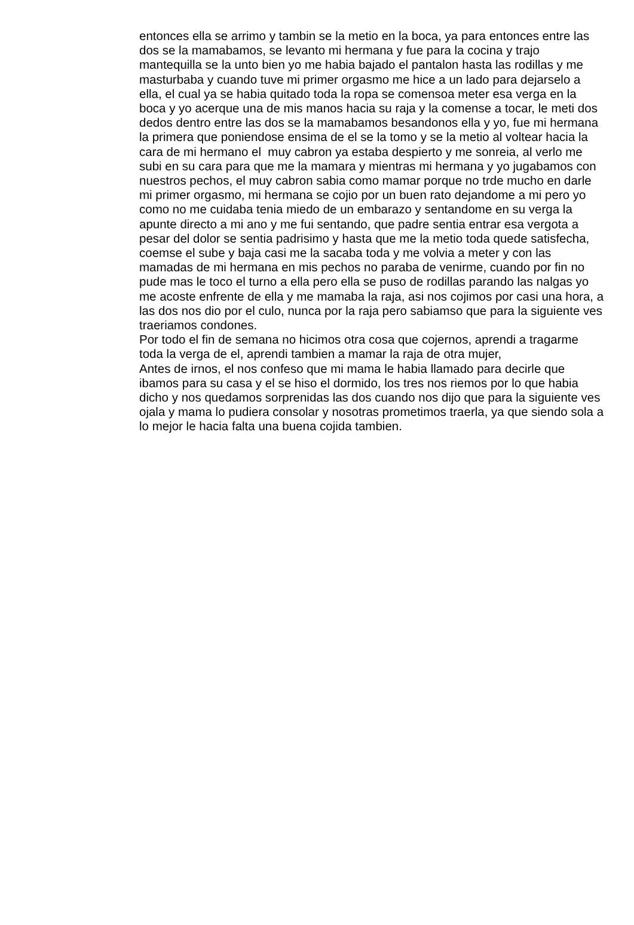entonces ella se arrimo y tambin se la metio en la boca, ya para entonces entre las dos se la mamabamos, se levanto mi hermana y fue para la cocina y trajo mantequilla se la unto bien yo me habia bajado el pantalon hasta las rodillas y me masturbaba y cuando tuve mi primer orgasmo me hice a un lado para dejarselo a ella, el cual ya se habia quitado toda la ropa se comensoa meter esa verga en la boca y yo acerque una de mis manos hacia su raja y la comense a tocar, le meti dos dedos dentro entre las dos se la mamabamos besandonos ella y yo, fue mi hermana la primera que poniendose ensima de el se la tomo y se la metio al voltear hacia la cara de mi hermano el muy cabron ya estaba despierto y me sonreia, al verlo me subi en su cara para que me la mamara y mientras mi hermana y yo jugabamos con nuestros pechos, el muy cabron sabia como mamar porque no trde mucho en darle mi primer orgasmo, mi hermana se cojio por un buen rato dejandome a mi pero yo como no me cuidaba tenia miedo de un embarazo y sentandome en su verga la apunte directo a mi ano y me fui sentando, que padre sentia entrar esa vergota a pesar del dolor se sentia padrisimo y hasta que me la metio toda quede satisfecha, coemse el sube y baja casi me la sacaba toda y me volvia a meter y con las mamadas de mi hermana en mis pechos no paraba de venirme, cuando por fin no pude mas le toco el turno a ella pero ella se puso de rodillas parando las nalgas yo me acoste enfrente de ella y me mamaba la raja, asi nos cojimos por casi una hora, a las dos nos dio por el culo, nunca por la raja pero sabiamso que para la siguiente ves traeriamos condones.
Por todo el fin de semana no hicimos otra cosa que cojernos, aprendi a tragarme toda la verga de el, aprendi tambien a mamar la raja de otra mujer,
Antes de irnos, el nos confeso que mi mama le habia llamado para decirle que ibamos para su casa y el se hiso el dormido, los tres nos riemos por lo que habia dicho y nos quedamos sorprenidas las dos cuando nos dijo que para la siguiente ves ojala y mama lo pudiera consolar y nosotras prometimos traerla, ya que siendo sola a lo mejor le hacia falta una buena cojida tambien.